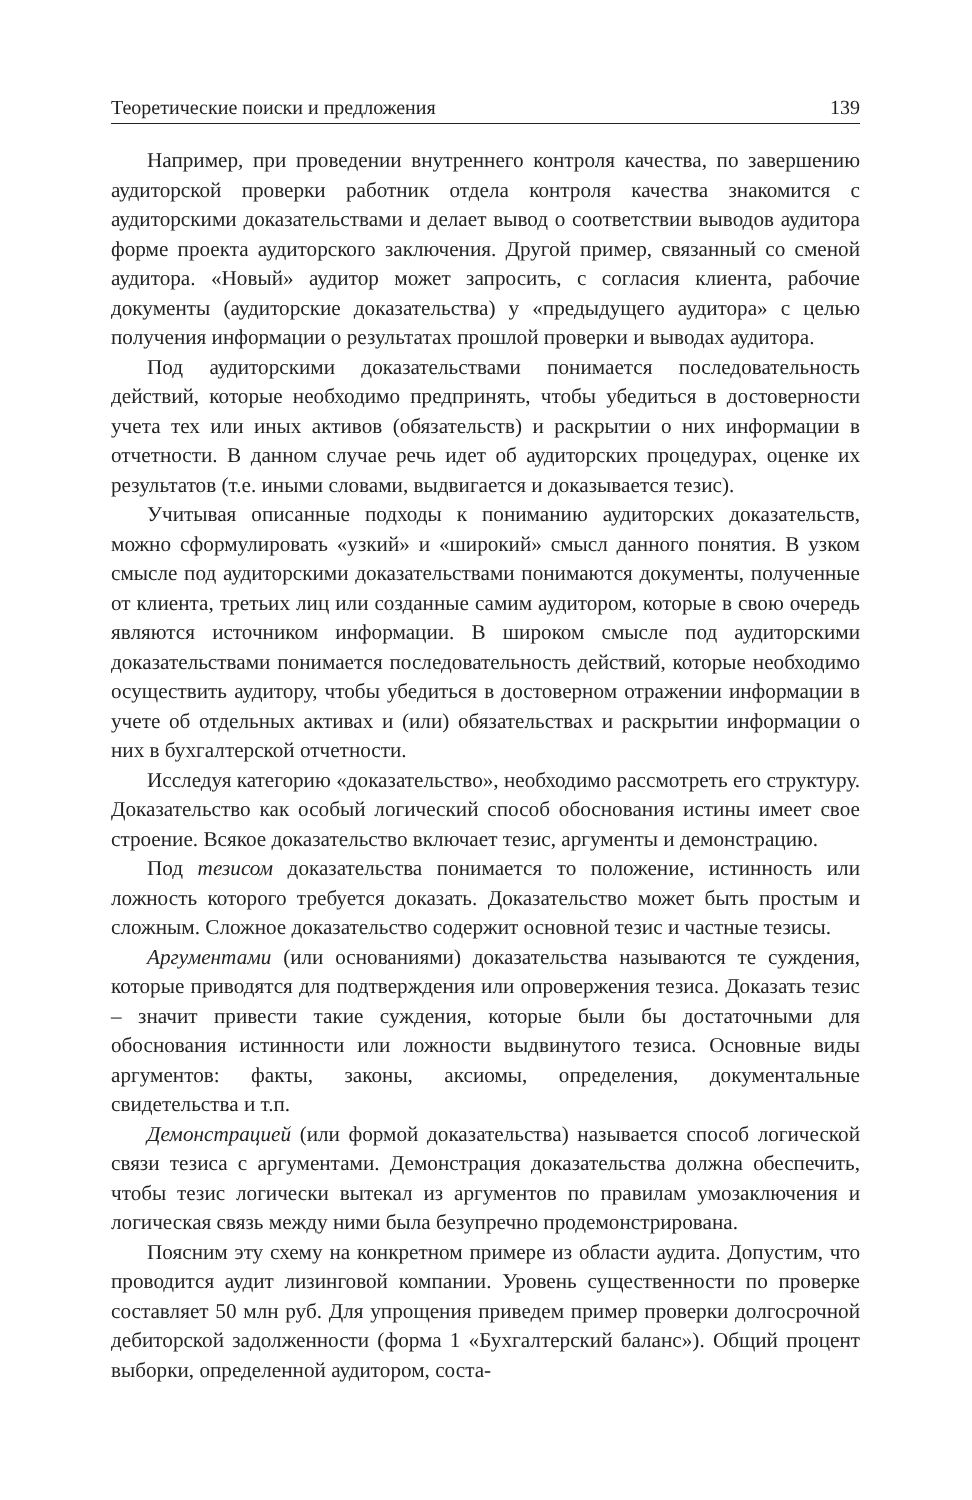Теоретические поиски и предложения 139
Например, при проведении внутреннего контроля качества, по завершению аудиторской проверки работник отдела контроля качества знакомится с аудиторскими доказательствами и делает вывод о соответствии выводов аудитора форме проекта аудиторского заключения. Другой пример, связанный со сменой аудитора. «Новый» аудитор может запросить, с согласия клиента, рабочие документы (аудиторские доказательства) у «предыдущего аудитора» с целью получения информации о результатах прошлой проверки и выводах аудитора.
Под аудиторскими доказательствами понимается последовательность действий, которые необходимо предпринять, чтобы убедиться в достоверности учета тех или иных активов (обязательств) и раскрытии о них информации в отчетности. В данном случае речь идет об аудиторских процедурах, оценке их результатов (т.е. иными словами, выдвигается и доказывается тезис).
Учитывая описанные подходы к пониманию аудиторских доказательств, можно сформулировать «узкий» и «широкий» смысл данного понятия. В узком смысле под аудиторскими доказательствами понимаются документы, полученные от клиента, третьих лиц или созданные самим аудитором, которые в свою очередь являются источником информации. В широком смысле под аудиторскими доказательствами понимается последовательность действий, которые необходимо осуществить аудитору, чтобы убедиться в достоверном отражении информации в учете об отдельных активах и (или) обязательствах и раскрытии информации о них в бухгалтерской отчетности.
Исследуя категорию «доказательство», необходимо рассмотреть его структуру. Доказательство как особый логический способ обоснования истины имеет свое строение. Всякое доказательство включает тезис, аргументы и демонстрацию.
Под тезисом доказательства понимается то положение, истинность или ложность которого требуется доказать. Доказательство может быть простым и сложным. Сложное доказательство содержит основной тезис и частные тезисы.
Аргументами (или основаниями) доказательства называются те суждения, которые приводятся для подтверждения или опровержения тезиса. Доказать тезис – значит привести такие суждения, которые были бы достаточными для обоснования истинности или ложности выдвинутого тезиса. Основные виды аргументов: факты, законы, аксиомы, определения, документальные свидетельства и т.п.
Демонстрацией (или формой доказательства) называется способ логической связи тезиса с аргументами. Демонстрация доказательства должна обеспечить, чтобы тезис логически вытекал из аргументов по правилам умозаключения и логическая связь между ними была безупречно продемонстрирована.
Поясним эту схему на конкретном примере из области аудита. Допустим, что проводится аудит лизинговой компании. Уровень существенности по проверке составляет 50 млн руб. Для упрощения приведем пример проверки долгосрочной дебиторской задолженности (форма 1 «Бухгалтерский баланс»). Общий процент выборки, определенной аудитором, соста-